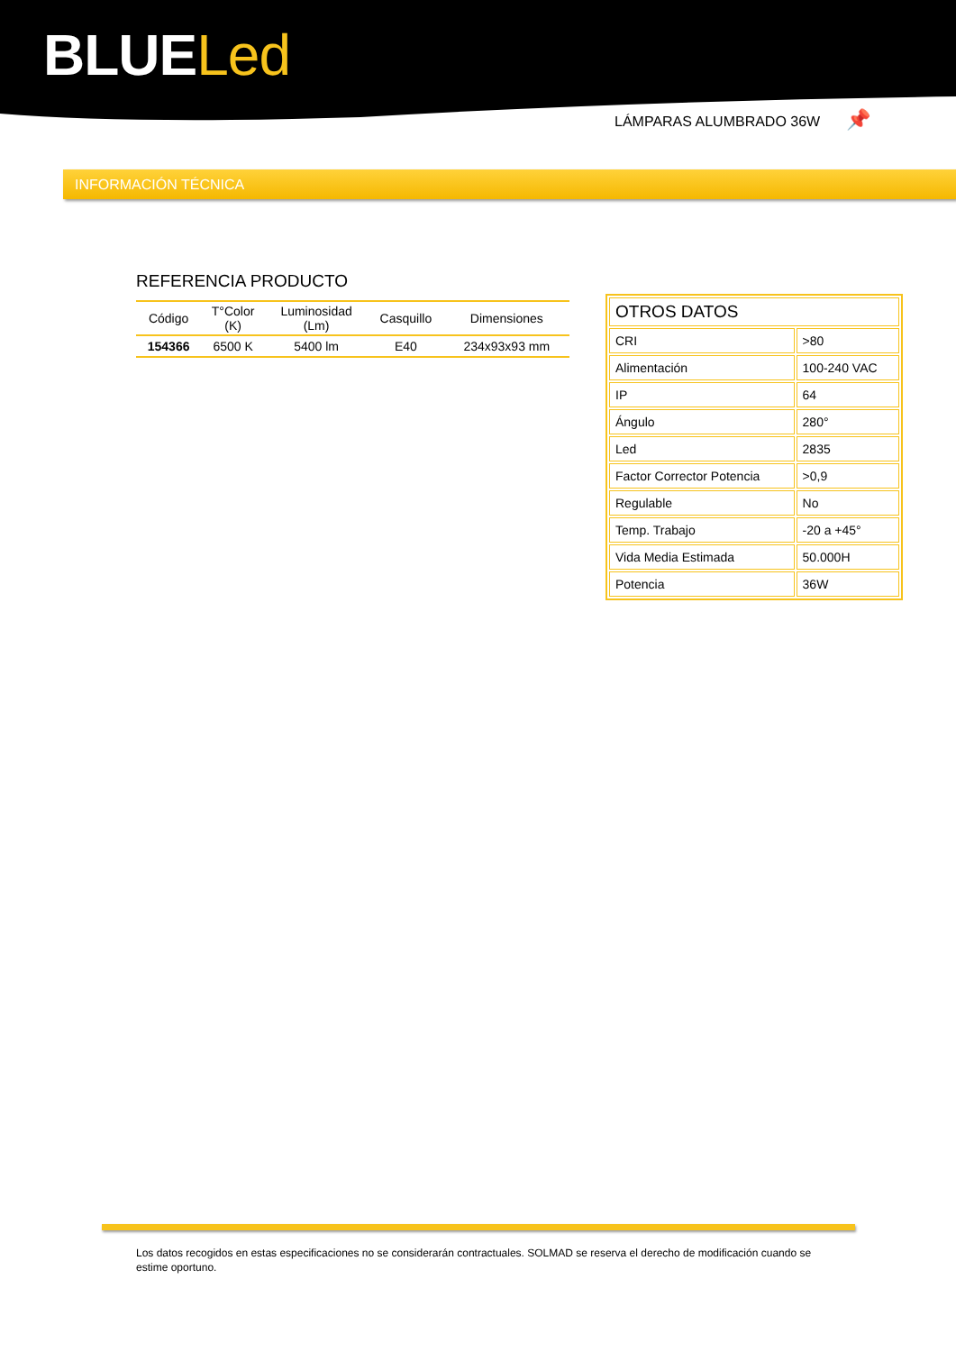BLUELed
LÁMPARAS ALUMBRADO 36W 📌
INFORMACIÓN TÉCNICA
REFERENCIA PRODUCTO
| Código | T°Color (K) | Luminosidad (Lm) | Casquillo | Dimensiones |
| --- | --- | --- | --- | --- |
| 154366 | 6500 K | 5400 lm | E40 | 234x93x93 mm |
| OTROS DATOS | |
| CRI | >80 |
| Alimentación | 100-240 VAC |
| IP | 64 |
| Ángulo | 280° |
| Led | 2835 |
| Factor Corrector Potencia | >0,9 |
| Regulable | No |
| Temp. Trabajo | -20 a +45° |
| Vida Media Estimada | 50.000H |
| Potencia | 36W |
Los datos recogidos en estas especificaciones no se considerarán contractuales. SOLMAD se reserva el derecho de modificación cuando se estime oportuno.